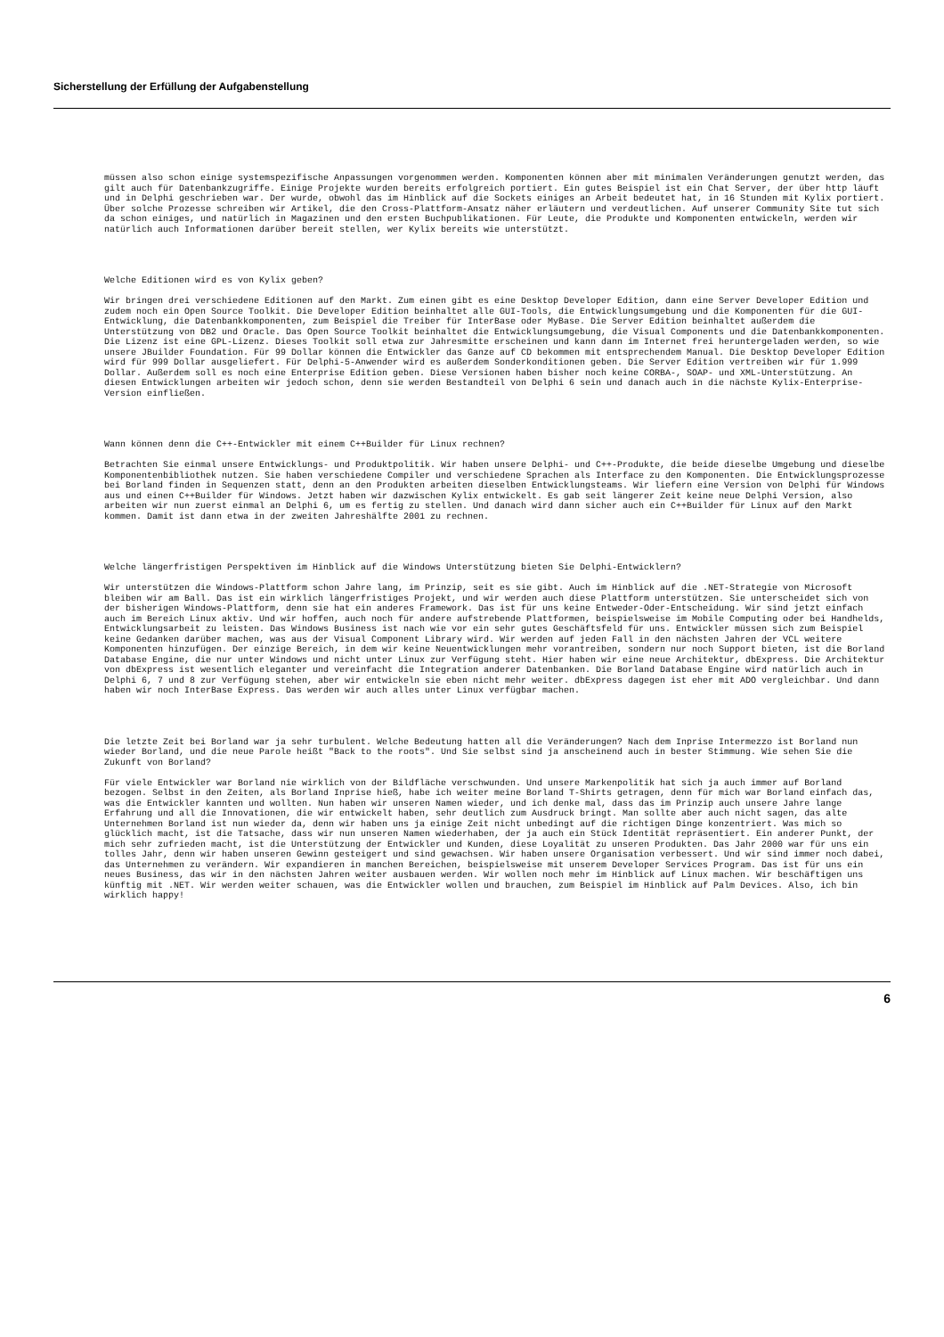Sicherstellung der Erfüllung der Aufgabenstellung
müssen also schon einige systemspezifische Anpassungen vorgenommen werden. Komponenten können aber mit minimalen Veränderungen genutzt werden, das gilt auch für Datenbankzugriffe. Einige Projekte wurden bereits erfolgreich portiert. Ein gutes Beispiel ist ein Chat Server, der über http läuft und in Delphi geschrieben war. Der wurde, obwohl das im Hinblick auf die Sockets einiges an Arbeit bedeutet hat, in 16 Stunden mit Kylix portiert. Über solche Prozesse schreiben wir Artikel, die den Cross-Plattform-Ansatz näher erläutern und verdeutlichen. Auf unserer Community Site tut sich da schon einiges, und natürlich in Magazinen und den ersten Buchpublikationen. Für Leute, die Produkte und Komponenten entwickeln, werden wir natürlich auch Informationen darüber bereit stellen, wer Kylix bereits wie unterstützt.
Welche Editionen wird es von Kylix geben?
Wir bringen drei verschiedene Editionen auf den Markt. Zum einen gibt es eine Desktop Developer Edition, dann eine Server Developer Edition und zudem noch ein Open Source Toolkit. Die Developer Edition beinhaltet alle GUI-Tools, die Entwicklungsumgebung und die Komponenten für die GUI-Entwicklung, die Datenbankkomponenten, zum Beispiel die Treiber für InterBase oder MyBase. Die Server Edition beinhaltet außerdem die Unterstützung von DB2 und Oracle. Das Open Source Toolkit beinhaltet die Entwicklungsumgebung, die Visual Components und die Datenbankkomponenten. Die Lizenz ist eine GPL-Lizenz. Dieses Toolkit soll etwa zur Jahresmitte erscheinen und kann dann im Internet frei heruntergeladen werden, so wie unsere JBuilder Foundation. Für 99 Dollar können die Entwickler das Ganze auf CD bekommen mit entsprechendem Manual. Die Desktop Developer Edition wird für 999 Dollar ausgeliefert. Für Delphi-5-Anwender wird es außerdem Sonderkonditionen geben. Die Server Edition vertreiben wir für 1.999 Dollar. Außerdem soll es noch eine Enterprise Edition geben. Diese Versionen haben bisher noch keine CORBA-, SOAP- und XML-Unterstützung. An diesen Entwicklungen arbeiten wir jedoch schon, denn sie werden Bestandteil von Delphi 6 sein und danach auch in die nächste Kylix-Enterprise-Version einfließen.
Wann können denn die C++-Entwickler mit einem C++Builder für Linux rechnen?
Betrachten Sie einmal unsere Entwicklungs- und Produktpolitik. Wir haben unsere Delphi- und C++-Produkte, die beide dieselbe Umgebung und dieselbe Komponentenbibliothek nutzen. Sie haben verschiedene Compiler und verschiedene Sprachen als Interface zu den Komponenten. Die Entwicklungsprozesse bei Borland finden in Sequenzen statt, denn an den Produkten arbeiten dieselben Entwicklungsteams. Wir liefern eine Version von Delphi für Windows aus und einen C++Builder für Windows. Jetzt haben wir dazwischen Kylix entwickelt. Es gab seit längerer Zeit keine neue Delphi Version, also arbeiten wir nun zuerst einmal an Delphi 6, um es fertig zu stellen. Und danach wird dann sicher auch ein C++Builder für Linux auf den Markt kommen. Damit ist dann etwa in der zweiten Jahreshälfte 2001 zu rechnen.
Welche längerfristigen Perspektiven im Hinblick auf die Windows Unterstützung bieten Sie Delphi-Entwicklern?
Wir unterstützen die Windows-Plattform schon Jahre lang, im Prinzip, seit es sie gibt. Auch im Hinblick auf die .NET-Strategie von Microsoft bleiben wir am Ball. Das ist ein wirklich längerfristiges Projekt, und wir werden auch diese Plattform unterstützen. Sie unterscheidet sich von der bisherigen Windows-Plattform, denn sie hat ein anderes Framework. Das ist für uns keine Entweder-Oder-Entscheidung. Wir sind jetzt einfach auch im Bereich Linux aktiv. Und wir hoffen, auch noch für andere aufstrebende Plattformen, beispielsweise im Mobile Computing oder bei Handhelds, Entwicklungsarbeit zu leisten. Das Windows Business ist nach wie vor ein sehr gutes Geschäftsfeld für uns. Entwickler müssen sich zum Beispiel keine Gedanken darüber machen, was aus der Visual Component Library wird. Wir werden auf jeden Fall in den nächsten Jahren der VCL weitere Komponenten hinzufügen. Der einzige Bereich, in dem wir keine Neuentwicklungen mehr vorantreiben, sondern nur noch Support bieten, ist die Borland Database Engine, die nur unter Windows und nicht unter Linux zur Verfügung steht. Hier haben wir eine neue Architektur, dbExpress. Die Architektur von dbExpress ist wesentlich eleganter und vereinfacht die Integration anderer Datenbanken. Die Borland Database Engine wird natürlich auch in Delphi 6, 7 und 8 zur Verfügung stehen, aber wir entwickeln sie eben nicht mehr weiter. dbExpress dagegen ist eher mit ADO vergleichbar. Und dann haben wir noch InterBase Express. Das werden wir auch alles unter Linux verfügbar machen.
Die letzte Zeit bei Borland war ja sehr turbulent. Welche Bedeutung hatten all die Veränderungen? Nach dem Inprise Intermezzo ist Borland nun wieder Borland, und die neue Parole heißt "Back to the roots". Und Sie selbst sind ja anscheinend auch in bester Stimmung. Wie sehen Sie die Zukunft von Borland?
Für viele Entwickler war Borland nie wirklich von der Bildfläche verschwunden. Und unsere Markenpolitik hat sich ja auch immer auf Borland bezogen. Selbst in den Zeiten, als Borland Inprise hieß, habe ich weiter meine Borland T-Shirts getragen, denn für mich war Borland einfach das, was die Entwickler kannten und wollten. Nun haben wir unseren Namen wieder, und ich denke mal, dass das im Prinzip auch unsere Jahre lange Erfahrung und all die Innovationen, die wir entwickelt haben, sehr deutlich zum Ausdruck bringt. Man sollte aber auch nicht sagen, das alte Unternehmen Borland ist nun wieder da, denn wir haben uns ja einige Zeit nicht unbedingt auf die richtigen Dinge konzentriert. Was mich so glücklich macht, ist die Tatsache, dass wir nun unseren Namen wiederhaben, der ja auch ein Stück Identität repräsentiert. Ein anderer Punkt, der mich sehr zufrieden macht, ist die Unterstützung der Entwickler und Kunden, diese Loyalität zu unseren Produkten. Das Jahr 2000 war für uns ein tolles Jahr, denn wir haben unseren Gewinn gesteigert und sind gewachsen. Wir haben unsere Organisation verbessert. Und wir sind immer noch dabei, das Unternehmen zu verändern. Wir expandieren in manchen Bereichen, beispielsweise mit unserem Developer Services Program. Das ist für uns ein neues Business, das wir in den nächsten Jahren weiter ausbauen werden. Wir wollen noch mehr im Hinblick auf Linux machen. Wir beschäftigen uns künftig mit .NET. Wir werden weiter schauen, was die Entwickler wollen und brauchen, zum Beispiel im Hinblick auf Palm Devices. Also, ich bin wirklich happy!
6